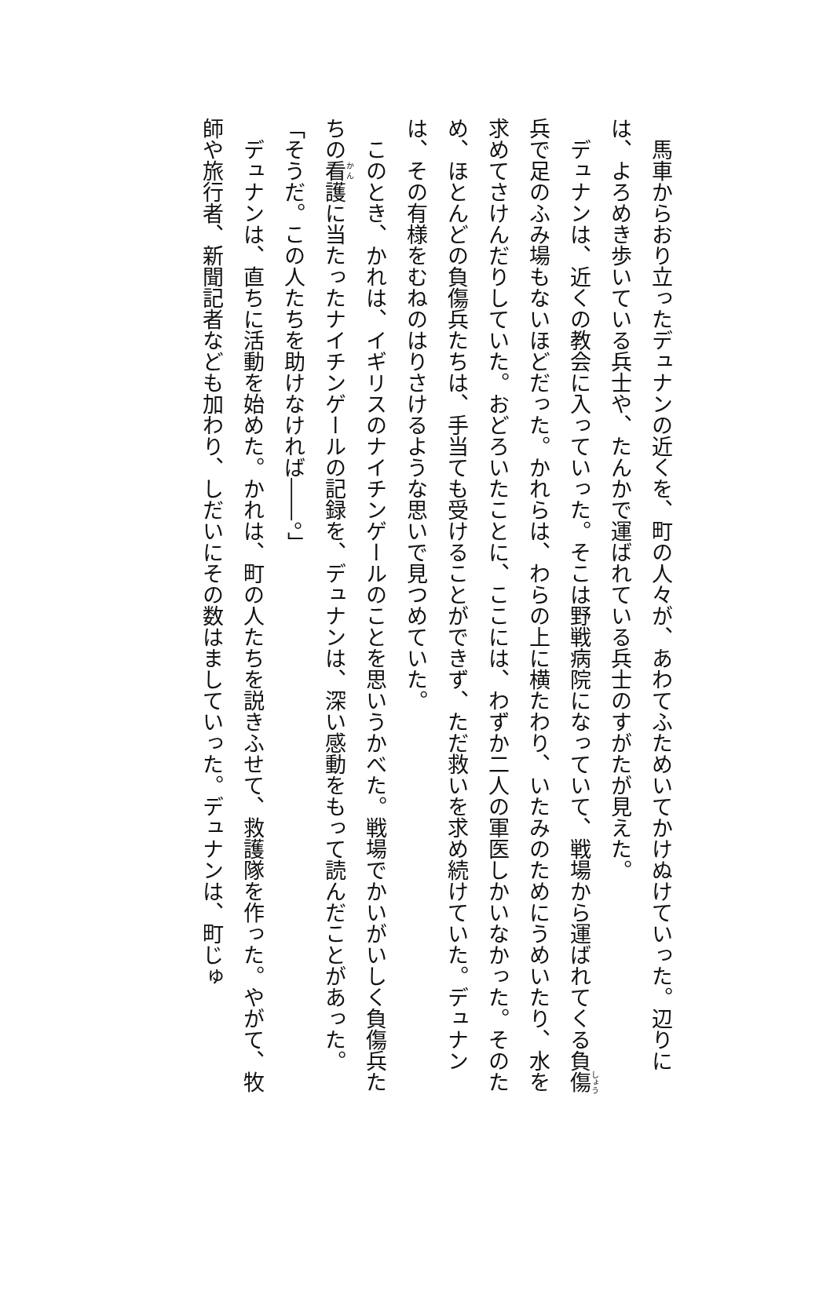馬車からおり立ったデュナンの近くを、町の人々が、あわてふためいてかけぬけていった。辺りには、よろめき歩いている兵士や、たんかで運ばれている兵士のすがたが見えた。
デュナンは、近くの教会に入っていった。そこは野戦病院になっていて、戦場から運ばれてくる負傷兵で足のふみ場もないほどだった。かれらは、わらの上に横たわり、いたみのためにうめいたり、水を求めてさけんだりしていた。おどろいたことに、ここには、わずか二人の軍医しかいなかった。そのため、ほとんどの負傷兵たちは、手当ても受けることができず、ただ救いを求め続けていた。デュナンは、その有様をむねのはりさけるような思いで見つめていた。
このとき、かれは、イギリスのナイチンゲールのことを思いうかべた。戦場でかいがいしく負傷兵たちの看護に当たったナイチンゲールの記録を、デュナンは、深い感動をもって読んだことがあった。
「そうだ。この人たちを助けなければ――。」
デュナンは、直ちに活動を始めた。かれは、町の人たちを説きふせて、救護隊を作った。やがて、牧師や旅行者、新聞記者なども加わり、しだいにその数はましていった。デュナンは、町じゅ